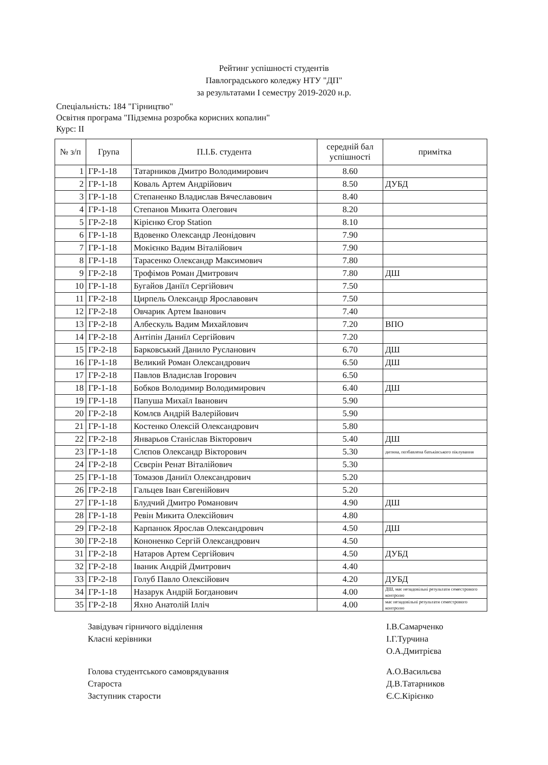Рейтинг успішності студентів
Павлоградського коледжу НТУ "ДП"
за результатами I семестру 2019-2020 н.р.
Спеціальність: 184 "Гірництво"
Освітня програма "Підземна розробка корисних копалин"
Курс: II
| № з/п | Група | П.І.Б. студента | середній бал успішності | примітка |
| --- | --- | --- | --- | --- |
| 1 | ГР-1-18 | Татарников Дмитро Володимирович | 8.60 | |
| 2 | ГР-1-18 | Коваль Артем Андрійович | 8.50 | ДУБД |
| 3 | ГР-1-18 | Степаненко Владислав Вячеславович | 8.40 | |
| 4 | ГР-1-18 | Степанов Микита Олегович | 8.20 | |
| 5 | ГР-2-18 | Кірієнко Єгор Station | 8.10 | |
| 6 | ГР-1-18 | Вдовенко Олександр Леонідович | 7.90 | |
| 7 | ГР-1-18 | Мокієнко Вадим Віталійович | 7.90 | |
| 8 | ГР-1-18 | Тарасенко Олександр Максимович | 7.80 | |
| 9 | ГР-2-18 | Трофімов Роман Дмитрович | 7.80 | ДШ |
| 10 | ГР-1-18 | Бугайов Даніїл Сергійович | 7.50 | |
| 11 | ГР-2-18 | Цирпель Олександр Ярославович | 7.50 | |
| 12 | ГР-2-18 | Овчарик Артем Іванович | 7.40 | |
| 13 | ГР-2-18 | Албескуль Вадим Михайлович | 7.20 | ВПО |
| 14 | ГР-2-18 | Антіпін Даниїл Сергійович | 7.20 | |
| 15 | ГР-2-18 | Барковський Данило Русланович | 6.70 | ДШ |
| 16 | ГР-1-18 | Великий Роман Олександрович | 6.50 | ДШ |
| 17 | ГР-2-18 | Павлов Владислав Ігорович | 6.50 | |
| 18 | ГР-1-18 | Бобков Володимир Володимирович | 6.40 | ДШ |
| 19 | ГР-1-18 | Папуша Михаїл Іванович | 5.90 | |
| 20 | ГР-2-18 | Комлєв Андрій Валерійович | 5.90 | |
| 21 | ГР-1-18 | Костенко Олексій Олександрович | 5.80 | |
| 22 | ГР-2-18 | Январьов Станіслав Вікторович | 5.40 | ДШ |
| 23 | ГР-1-18 | Слєпов Олександр Вікторович | 5.30 | дитина, позбавлена батьківського піклування |
| 24 | ГР-2-18 | Сєвєрін Ренат Віталійович | 5.30 | |
| 25 | ГР-1-18 | Томазов Даниїл Олександрович | 5.20 | |
| 26 | ГР-2-18 | Гальцев Іван Євгенійович | 5.20 | |
| 27 | ГР-1-18 | Блудчий Дмитро Романович | 4.90 | ДШ |
| 28 | ГР-1-18 | Ревін Микита Олексійович | 4.80 | |
| 29 | ГР-2-18 | Карпанюк Ярослав Олександрович | 4.50 | ДШ |
| 30 | ГР-2-18 | Кононенко Сергій Олександрович | 4.50 | |
| 31 | ГР-2-18 | Натаров Артем Сергійович | 4.50 | ДУБД |
| 32 | ГР-2-18 | Іваник Андрій Дмитрович | 4.40 | |
| 33 | ГР-2-18 | Голуб Павло Олексійович | 4.20 | ДУБД |
| 34 | ГР-1-18 | Назарук Андрій Богданович | 4.00 | ДШ, має незадовільні результати семестрового контролю |
| 35 | ГР-2-18 | Яхно Анатолій Ілліч | 4.00 | має незадовільні результати семестрового контролю |
Завідувач гірничого відділення
Класні керівники
І.В.Самарченко
І.Г.Турчина
О.А.Дмитрієва
Голова студентського самоврядування
Староста
Заступник старости
А.О.Васильєва
Д.В.Татарников
Є.С.Кірієнко